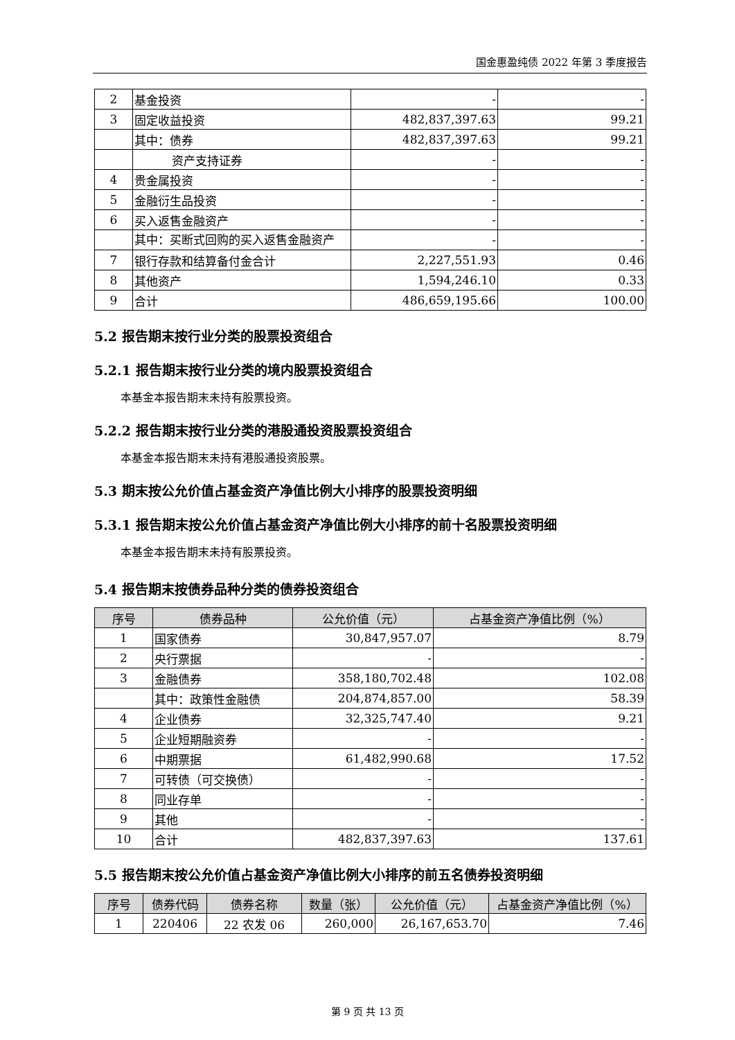国金惠盈纯债 2022 年第 3 季度报告
| 2 | 基金投资 | - | - |
| 3 | 固定收益投资 | 482,837,397.63 | 99.21 |
| | 其中：债券 | 482,837,397.63 | 99.21 |
| | 资产支持证券 | - | - |
| 4 | 贵金属投资 | - | - |
| 5 | 金融衍生品投资 | - | - |
| 6 | 买入返售金融资产 | - | - |
| | 其中：买断式回购的买入返售金融资产 | - | - |
| 7 | 银行存款和结算备付金合计 | 2,227,551.93 | 0.46 |
| 8 | 其他资产 | 1,594,246.10 | 0.33 |
| 9 | 合计 | 486,659,195.66 | 100.00 |
5.2 报告期末按行业分类的股票投资组合
5.2.1 报告期末按行业分类的境内股票投资组合
本基金本报告期末未持有股票投资。
5.2.2 报告期末按行业分类的港股通投资股票投资组合
本基金本报告期末未持有港股通投资股票。
5.3 期末按公允价值占基金资产净值比例大小排序的股票投资明细
5.3.1 报告期末按公允价值占基金资产净值比例大小排序的前十名股票投资明细
本基金本报告期末未持有股票投资。
5.4 报告期末按债券品种分类的债券投资组合
| 序号 | 债券品种 | 公允价值（元） | 占基金资产净值比例（%） |
| --- | --- | --- | --- |
| 1 | 国家债券 | 30,847,957.07 | 8.79 |
| 2 | 央行票据 | - | - |
| 3 | 金融债券 | 358,180,702.48 | 102.08 |
| | 其中：政策性金融债 | 204,874,857.00 | 58.39 |
| 4 | 企业债券 | 32,325,747.40 | 9.21 |
| 5 | 企业短期融资券 | - | - |
| 6 | 中期票据 | 61,482,990.68 | 17.52 |
| 7 | 可转债（可交换债） | - | - |
| 8 | 同业存单 | - | - |
| 9 | 其他 | - | - |
| 10 | 合计 | 482,837,397.63 | 137.61 |
5.5 报告期末按公允价值占基金资产净值比例大小排序的前五名债券投资明细
| 序号 | 债券代码 | 债券名称 | 数量（张） | 公允价值（元） | 占基金资产净值比例（%） |
| --- | --- | --- | --- | --- | --- |
| 1 | 220406 | 22 农发 06 | 260,000 | 26,167,653.70 | 7.46 |
第 9 页 共 13 页